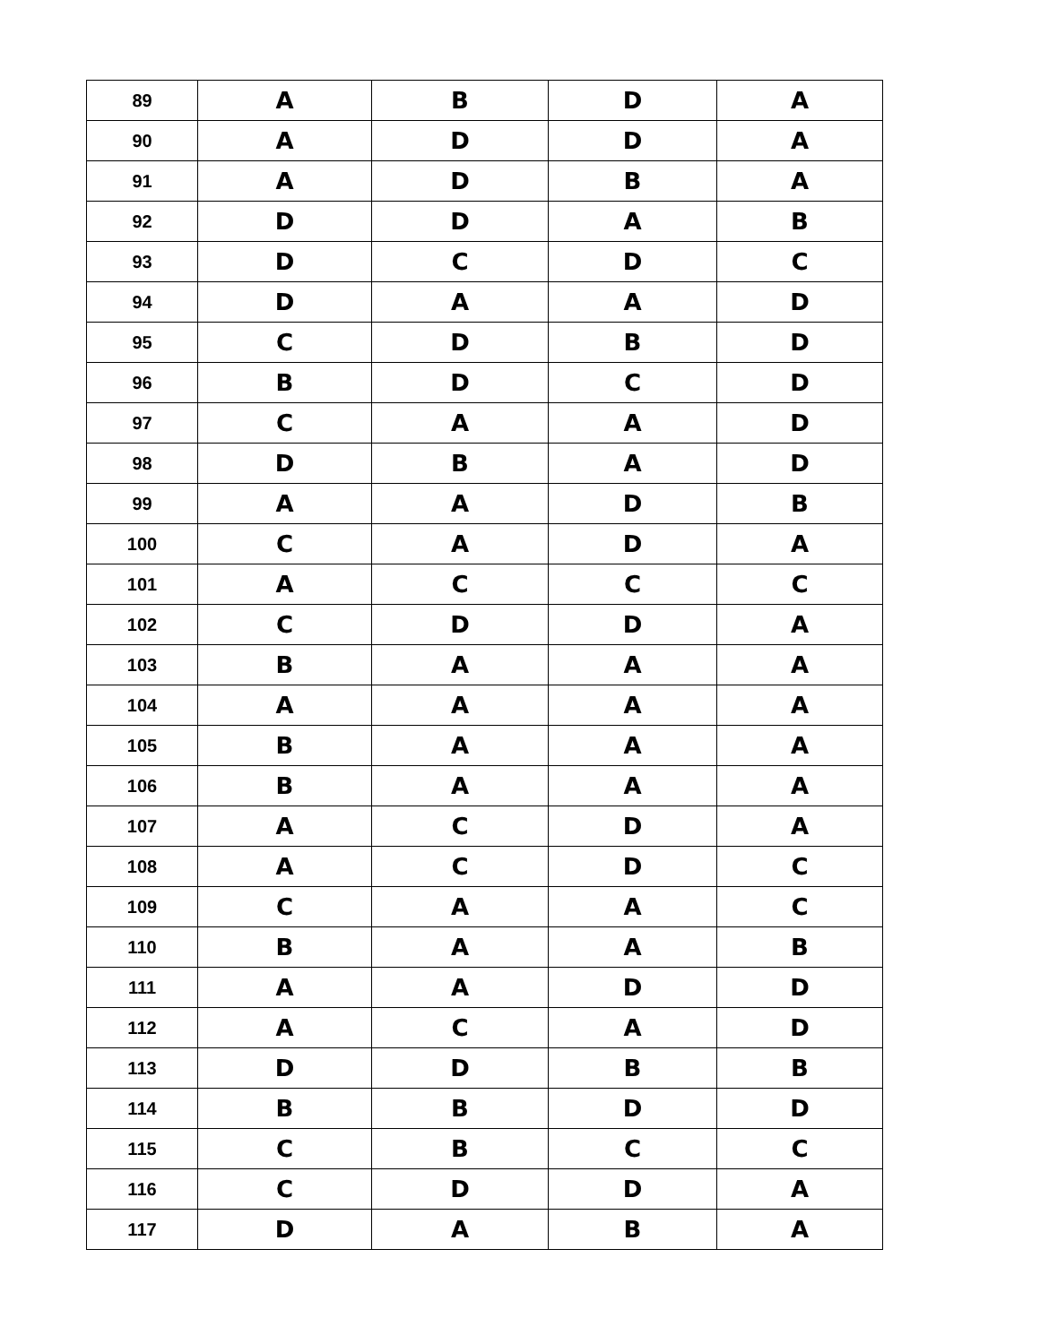| 89 | A | B | D | A |
| 90 | A | D | D | A |
| 91 | A | D | B | A |
| 92 | D | D | A | B |
| 93 | D | C | D | C |
| 94 | D | A | A | D |
| 95 | C | D | B | D |
| 96 | B | D | C | D |
| 97 | C | A | A | D |
| 98 | D | B | A | D |
| 99 | A | A | D | B |
| 100 | C | A | D | A |
| 101 | A | C | C | C |
| 102 | C | D | D | A |
| 103 | B | A | A | A |
| 104 | A | A | A | A |
| 105 | B | A | A | A |
| 106 | B | A | A | A |
| 107 | A | C | D | A |
| 108 | A | C | D | C |
| 109 | C | A | A | C |
| 110 | B | A | A | B |
| 111 | A | A | D | D |
| 112 | A | C | A | D |
| 113 | D | D | B | B |
| 114 | B | B | D | D |
| 115 | C | B | C | C |
| 116 | C | D | D | A |
| 117 | D | A | B | A |